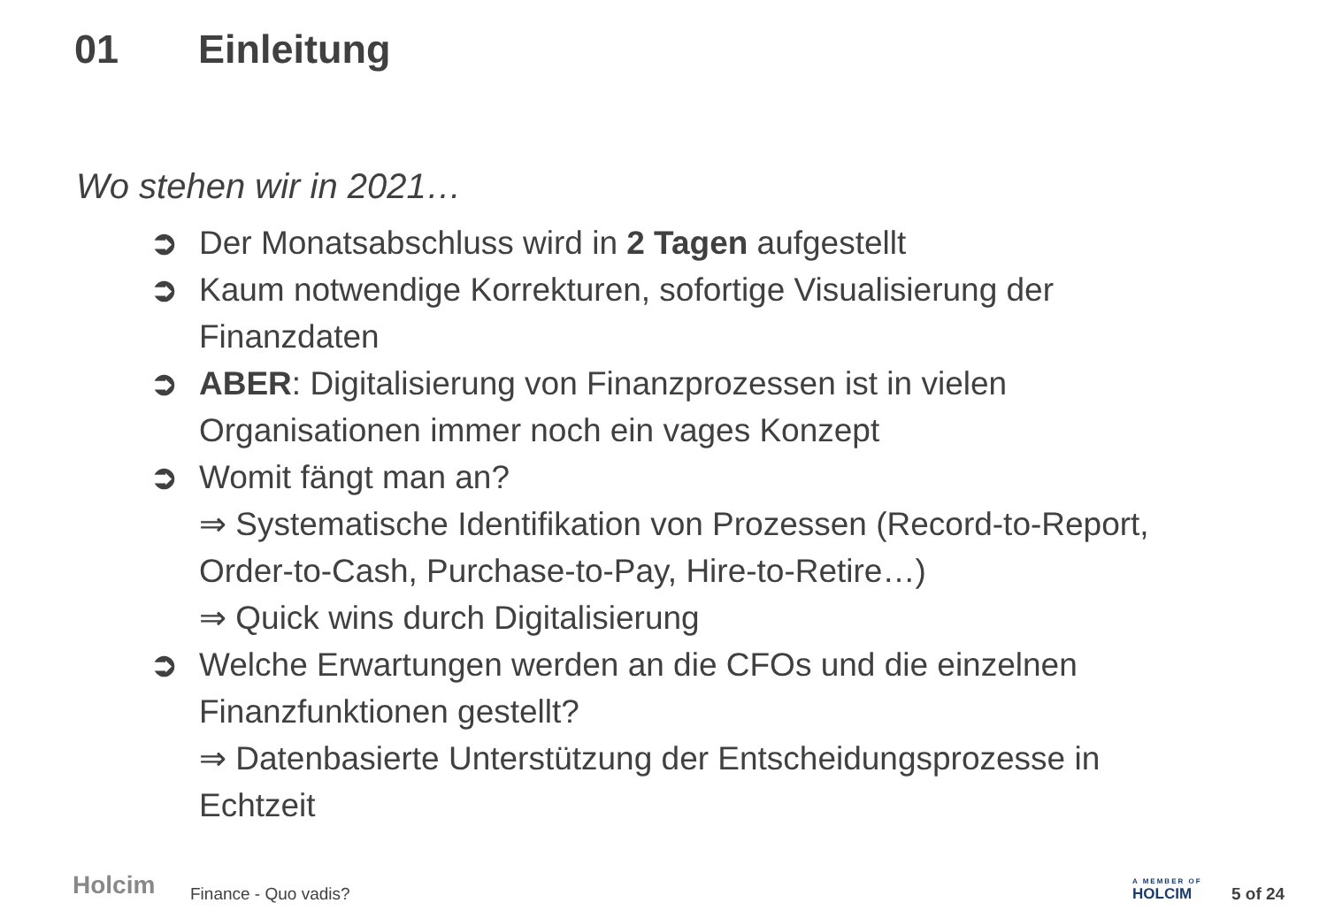01 Einleitung
Wo stehen wir in 2021…
➲ Der Monatsabschluss wird in 2 Tagen aufgestellt
➲ Kaum notwendige Korrekturen, sofortige Visualisierung der Finanzdaten
➲ ABER: Digitalisierung von Finanzprozessen ist in vielen Organisationen immer noch ein vages Konzept
➲ Womit fängt man an?
⇒ Systematische Identifikation von Prozessen (Record-to-Report, Order-to-Cash, Purchase-to-Pay, Hire-to-Retire…)
⇒ Quick wins durch Digitalisierung
➲ Welche Erwartungen werden an die CFOs und die einzelnen Finanzfunktionen gestellt?
⇒ Datenbasierte Unterstützung der Entscheidungsprozesse in Echtzeit
Holcim Finance - Quo vadis? A MEMBER OF
HOLCIM
5 of 24